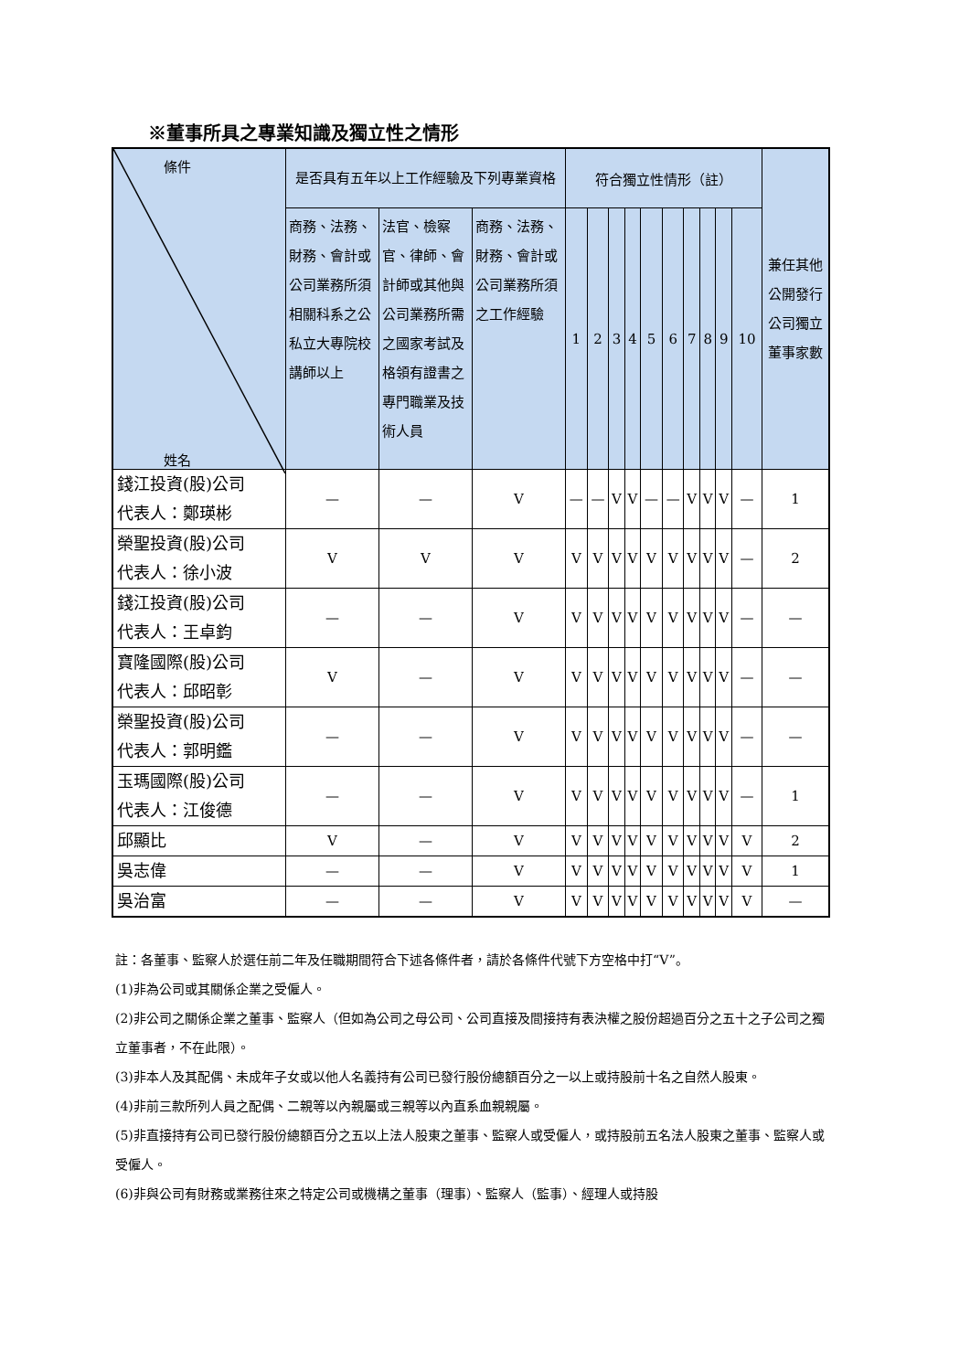※董事所具之專業知識及獨立性之情形
| 條件 姓名 | 是否具有五年以上工作經驗及下列專業資格 | | | 符合獨立性情形（註） | | | | | | | | | | 兼任其他公開發行公司獨立董事家數 |
| --- | --- | --- | --- | --- | --- | --- | --- | --- | --- | --- | --- | --- | --- | --- |
| | 商務、法務、財務、會計或公司業務所須相關科系之公私立大專院校講師以上 | 法官、檢察官、律師、會計師或其他與公司業務所需之國家考試及格領有證書之專門職業及技術人員 | 商務、法務、財務、會計或公司業務所須之工作經驗 | 1 | 2 | 3 | 4 | 5 | 6 | 7 | 8 | 9 | 10 | |
| 錢江投資(股)公司 代表人：鄭瑛彬 | — | — | V | — | — | V | V | — | — | V | V | V | — | 1 |
| 榮聖投資(股)公司 代表人：徐小波 | V | V | V | V | V | V | V | V | V | V | V | V | — | 2 |
| 錢江投資(股)公司 代表人：王卓鈞 | — | — | V | V | V | V | V | V | V | V | V | V | — | — |
| 寶隆國際(股)公司 代表人：邱昭彰 | V | — | V | V | V | V | V | V | V | V | V | V | — | — |
| 榮聖投資(股)公司 代表人：郭明鑑 | — | — | V | V | V | V | V | V | V | V | V | V | — | — |
| 玉瑪國際(股)公司 代表人：江俊德 | — | — | V | V | V | V | V | V | V | V | V | V | — | 1 |
| 邱顯比 | V | — | V | V | V | V | V | V | V | V | V | V | V | 2 |
| 吳志偉 | — | — | V | V | V | V | V | V | V | V | V | V | V | 1 |
| 吳治富 | — | — | V | V | V | V | V | V | V | V | V | V | V | — |
註：各董事、監察人於選任前二年及任職期間符合下述各條件者，請於各條件代號下方空格中打“V”。
(1)非為公司或其關係企業之受僱人。
(2)非公司之關係企業之董事、監察人（但如為公司之母公司、公司直接及間接持有表決權之股份超過百分之五十之子公司之獨立董事者，不在此限）。
(3)非本人及其配偶、未成年子女或以他人名義持有公司已發行股份總額百分之一以上或持股前十名之自然人股東。
(4)非前三款所列人員之配偶、二親等以內親屬或三親等以內直系血親親屬。
(5)非直接持有公司已發行股份總額百分之五以上法人股東之董事、監察人或受僱人，或持股前五名法人股東之董事、監察人或受僱人。
(6)非與公司有財務或業務往來之特定公司或機構之董事（理事）、監察人（監事）、經理人或持股